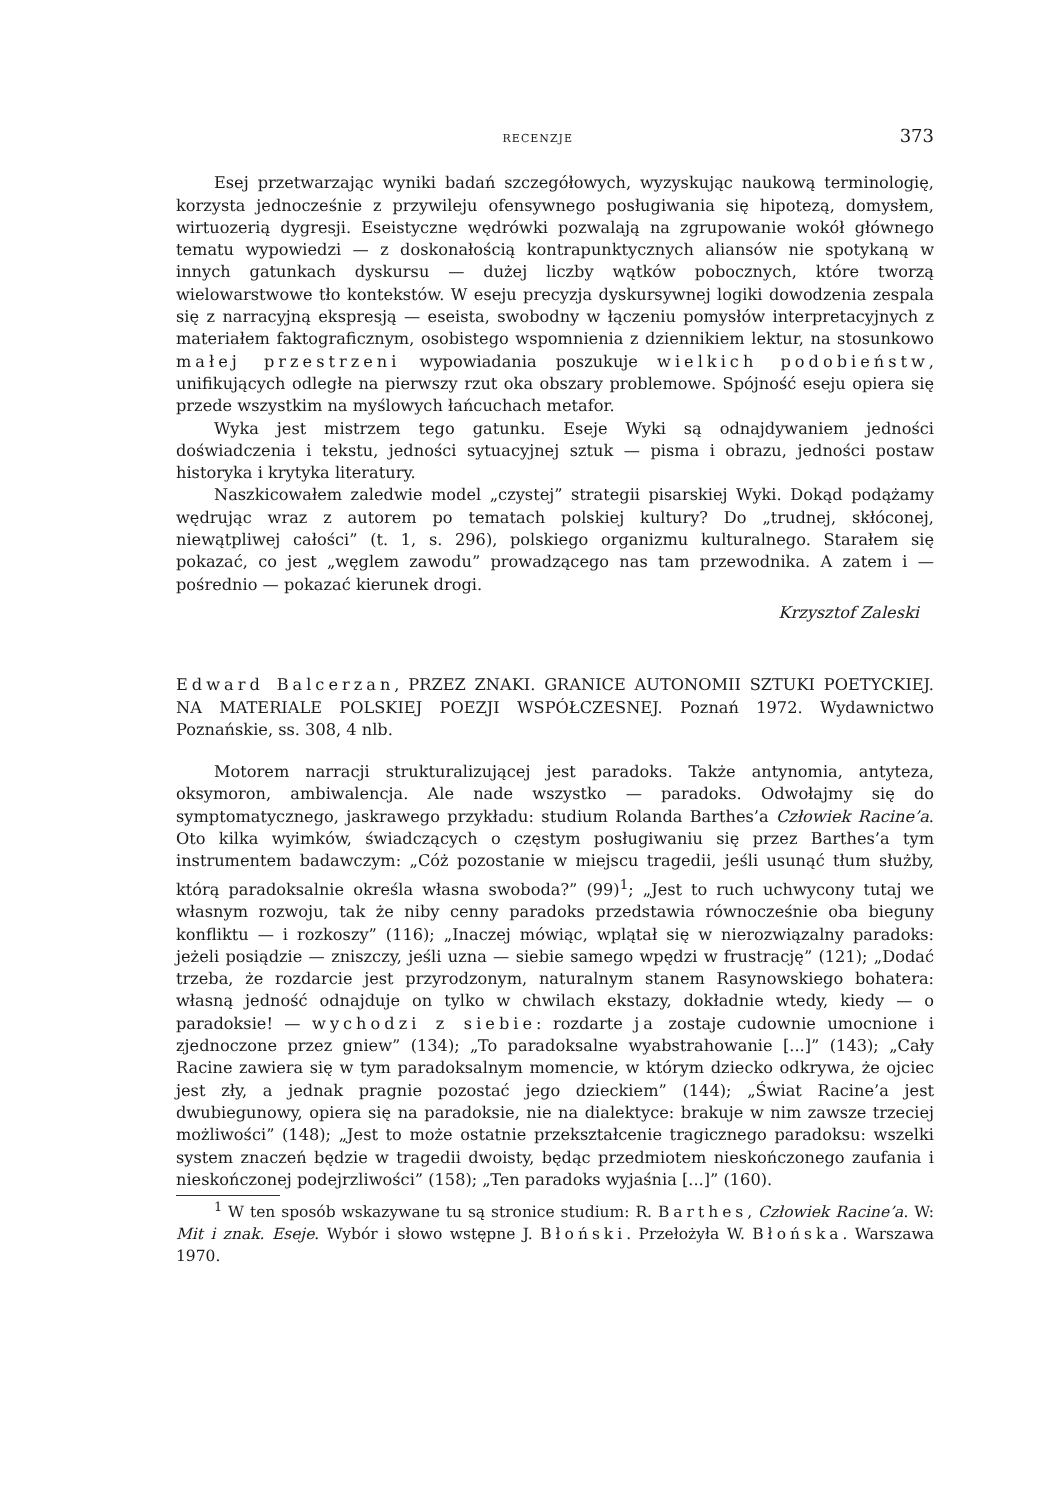RECENZJE 373
Esej przetwarzając wyniki badań szczegółowych, wyzyskując naukową terminologię, korzysta jednocześnie z przywileju ofensywnego posługiwania się hipotezą, domysłem, wirtuozerią dygresji. Eseistyczne wędrówki pozwalają na zgrupowanie wokół głównego tematu wypowiedzi — z doskonałością kontrapunktycznych aliansów nie spotykaną w innych gatunkach dyskursu — dużej liczby wątków pobocznych, które tworzą wielowarstwowe tło kontekstów. W eseju precyzja dyskursywnej logiki dowodzenia zespala się z narracyjną ekspresją — eseista, swobodny w łączeniu pomysłów interpretacyjnych z materiałem faktograficznym, osobistego wspomnienia z dziennikiem lektur, na stosunkowo małej przestrzeni wypowiadania poszukuje wielkich podobieństw, unifikujących odległe na pierwszy rzut oka obszary problemowe. Spójność eseju opiera się przede wszystkim na myślowych łańcuchach metafor.
Wyka jest mistrzem tego gatunku. Eseje Wyki są odnajdywaniem jedności doświadczenia i tekstu, jedności sytuacyjnej sztuk — pisma i obrazu, jedności postaw historyka i krytyka literatury.
Naszkicowałem zaledwie model „czystej” strategii pisarskiej Wyki. Dokąd podążamy wędrując wraz z autorem po tematach polskiej kultury? Do „trudnej, skłóconej, niewątpliwej całości” (t. 1, s. 296), polskiego organizmu kulturalnego. Starałem się pokazać, co jest „węglem zawodu” prowadzącego nas tam przewodnika. A zatem i — pośrednio — pokazać kierunek drogi.
Krzysztof Zaleski
Edward Balcerzan, PRZEZ ZNAKI. GRANICE AUTONOMII SZTUKI POETYCKIEJ. NA MATERIALE POLSKIEJ POEZJI WSPÓŁCZESNEJ. Poznań 1972. Wydawnictwo Poznańskie, ss. 308, 4 nlb.
Motorem narracji strukturalizującej jest paradoks. Także antynomia, antyteza, oksymoron, ambiwalencja. Ale nade wszystko — paradoks. Odwołajmy się do symptomatycznego, jaskrawego przykładu: studium Rolanda Barthes’a Człowiek Racine’a. Oto kilka wyimków, świadczących o częstym posługiwaniu się przez Barthes’a tym instrumentem badawczym: „Cóż pozostanie w miejscu tragedii, jeśli usunąć tłum służby, którą paradoksalnie określa własna swoboda?” (99)<sup>1</sup>; „Jest to ruch uchwycony tutaj we własnym rozwoju, tak że niby cenny paradoks przedstawia równocześnie oba bieguny konfliktu — i rozkoszy” (116); „Inaczej mówiąc, wplątał się w nierozwiązalny paradoks: jeżeli posiądzie — zniszczy, jeśli uzna — siebie samego wpędzi w frustrację” (121); „Dodać trzeba, że rozdarcie jest przyrodzonym, naturalnym stanem Rasynowskiego bohatera: własną jedność odnajduje on tylko w chwilach ekstazy, dokładnie wtedy, kiedy — o paradoksie! — wychodzi z siebie: rozdarte ja zostaje cudownie umocnione i zjednoczone przez gniew” (134); „To paradoksalne wyabstrahowanie [...]” (143); „Cały Racine zawiera się w tym paradoksalnym momencie, w którym dziecko odkrywa, że ojciec jest zły, a jednak pragnie pozostać jego dzieckiem” (144); „Świat Racine’a jest dwubiegunowy, opiera się na paradoksie, nie na dialektyce: brakuje w nim zawsze trzeciej możliwości” (148); „Jest to może ostatnie przekształcenie tragicznego paradoksu: wszelki system znaczeń będzie w tragedii dwoisty, będąc przedmiotem nieskończonego zaufania i nieskończonej podejrzliwości” (158); „Ten paradoks wyjaśnia [...]” (160).
<sup>1</sup> W ten sposób wskazywane tu są stronice studium: R. Barthes, Człowiek Racine’a. W: Mit i znak. Eseje. Wybór i słowo wstępne J. Błoński. Przełożyła W. Błońska. Warszawa 1970.